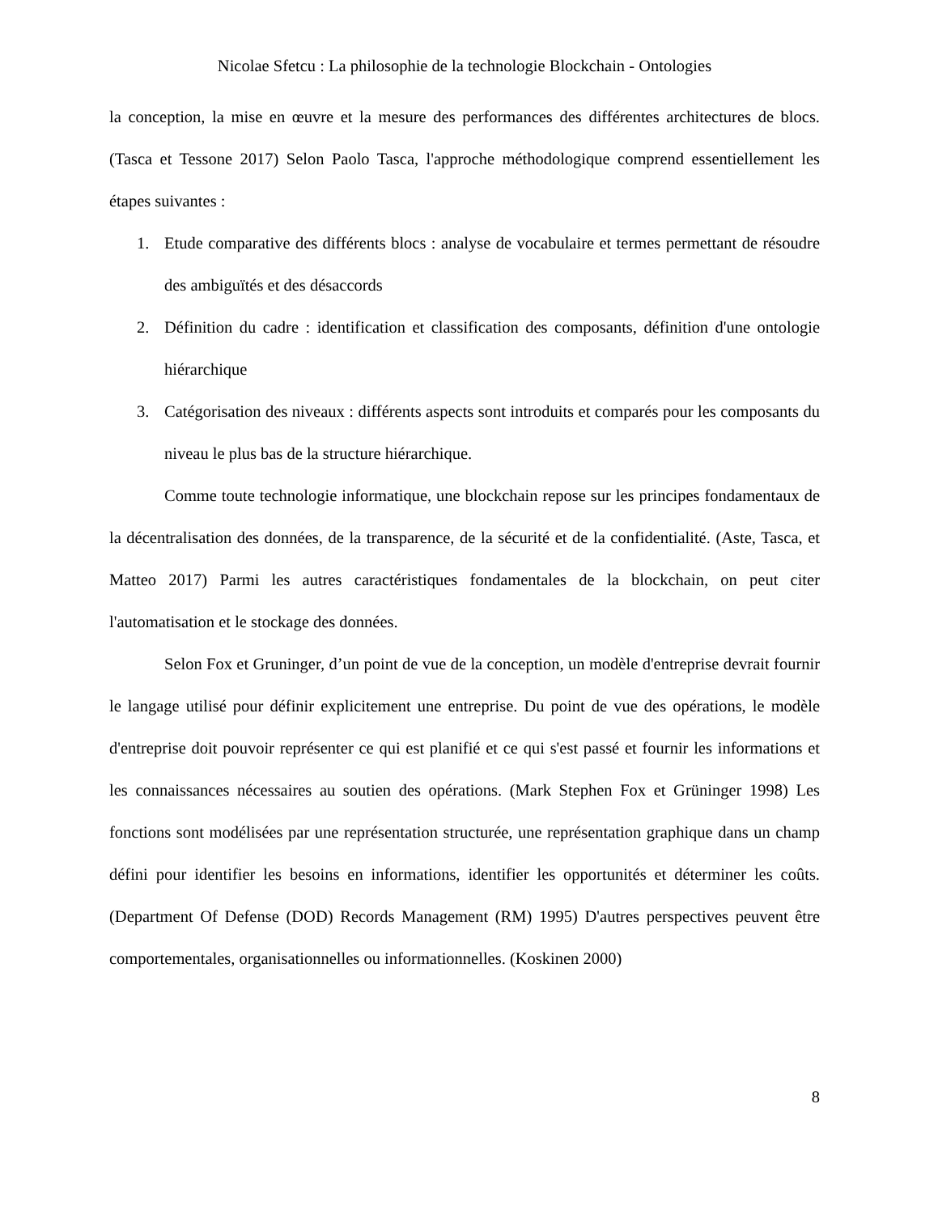Nicolae Sfetcu : La philosophie de la technologie Blockchain - Ontologies
la conception, la mise en œuvre et la mesure des performances des différentes architectures de blocs. (Tasca et Tessone 2017) Selon Paolo Tasca, l'approche méthodologique comprend essentiellement les étapes suivantes :
1. Etude comparative des différents blocs : analyse de vocabulaire et termes permettant de résoudre des ambiguïtés et des désaccords
2. Définition du cadre : identification et classification des composants, définition d'une ontologie hiérarchique
3. Catégorisation des niveaux : différents aspects sont introduits et comparés pour les composants du niveau le plus bas de la structure hiérarchique.
Comme toute technologie informatique, une blockchain repose sur les principes fondamentaux de la décentralisation des données, de la transparence, de la sécurité et de la confidentialité. (Aste, Tasca, et Matteo 2017) Parmi les autres caractéristiques fondamentales de la blockchain, on peut citer l'automatisation et le stockage des données.
Selon Fox et Gruninger, d’un point de vue de la conception, un modèle d'entreprise devrait fournir le langage utilisé pour définir explicitement une entreprise. Du point de vue des opérations, le modèle d'entreprise doit pouvoir représenter ce qui est planifié et ce qui s'est passé et fournir les informations et les connaissances nécessaires au soutien des opérations. (Mark Stephen Fox et Grüninger 1998) Les fonctions sont modélisées par une représentation structurée, une représentation graphique dans un champ défini pour identifier les besoins en informations, identifier les opportunités et déterminer les coûts. (Department Of Defense (DOD) Records Management (RM) 1995) D'autres perspectives peuvent être comportementales, organisationnelles ou informationnelles. (Koskinen 2000)
8